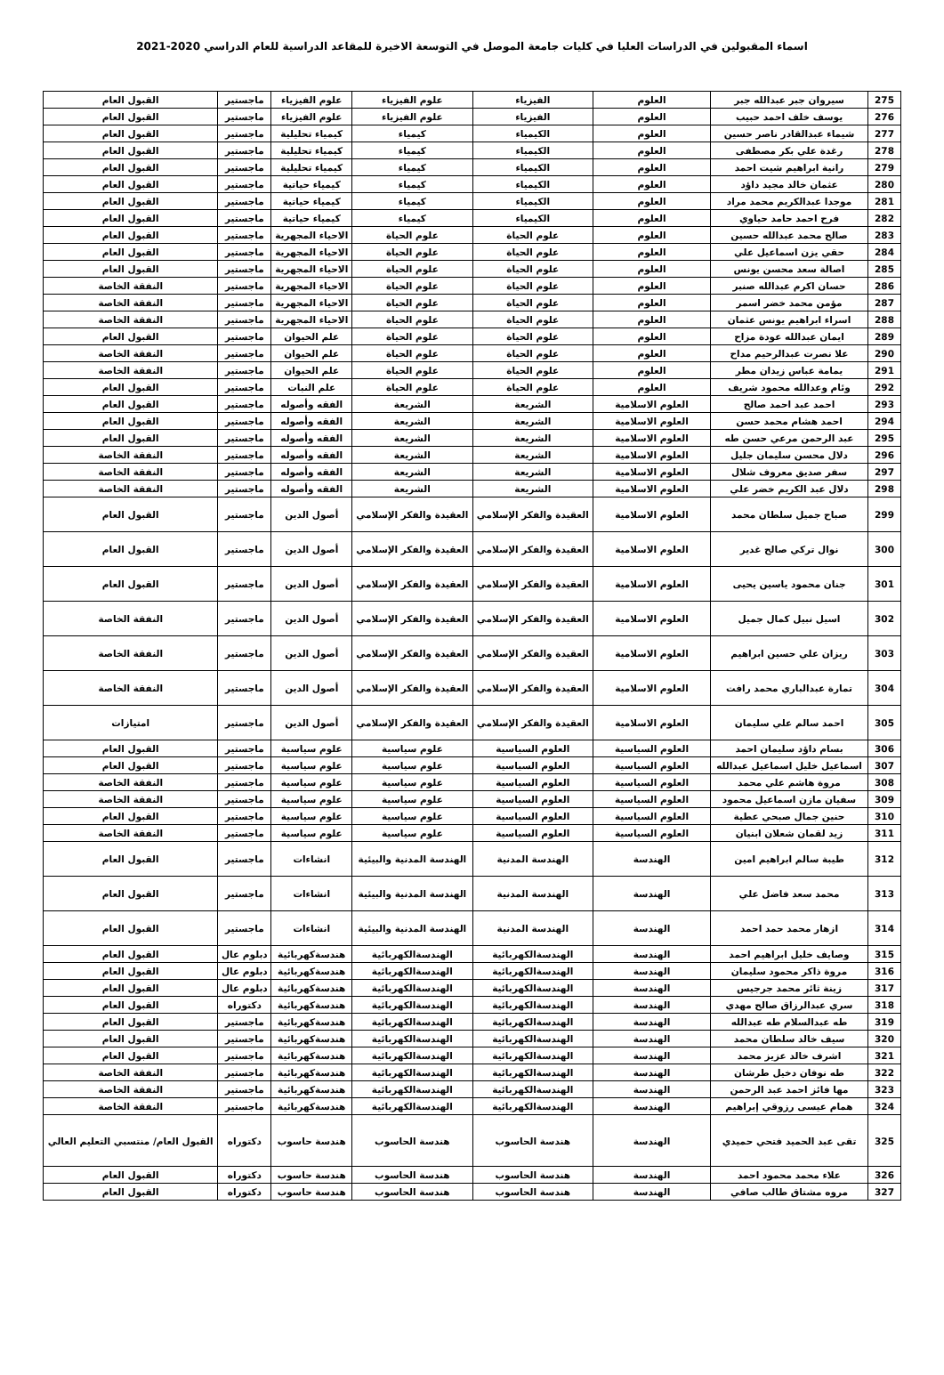اسماء المقبولين في الدراسات العليا في كليات جامعة الموصل في التوسعة الاخيرة للمقاعد الدراسية للعام الدراسي 2020-2021
| 275 | سيروان جبر عبدالله جبر | العلوم | الفيزياء | علوم الفيزياء | علوم الفيزياء | ماجستير | القبول العام |
| 276 | يوسف خلف احمد حبيب | العلوم | الفيزياء | علوم الفيزياء | علوم الفيزياء | ماجستير | القبول العام |
| 277 | شيماء عبدالقادر ناصر حسين | العلوم | الكيمياء | كيمياء | كيمياء تحليلية | ماجستير | القبول العام |
| 278 | رغدة علي بكر مصطفى | العلوم | الكيمياء | كيمياء | كيمياء تحليلية | ماجستير | القبول العام |
| 279 | رانية ابراهيم شيت احمد | العلوم | الكيمياء | كيمياء | كيمياء تحليلية | ماجستير | القبول العام |
| 280 | عثمان خالد مجيد داؤد | العلوم | الكيمياء | كيمياء | كيمياء حياتية | ماجستير | القبول العام |
| 281 | موجدا عبدالكريم محمد مراد | العلوم | الكيمياء | كيمياء | كيمياء حياتية | ماجستير | القبول العام |
| 282 | فرح احمد حامد حياوي | العلوم | الكيمياء | كيمياء | كيمياء حياتية | ماجستير | القبول العام |
| 283 | صالح محمد عبدالله حسين | العلوم | علوم الحياة | علوم الحياة | الاحياء المجهرية | ماجستير | القبول العام |
| 284 | حقي يزن اسماعيل علي | العلوم | علوم الحياة | علوم الحياة | الاحياء المجهرية | ماجستير | القبول العام |
| 285 | اصالة سعد محسن يونس | العلوم | علوم الحياة | علوم الحياة | الاحياء المجهرية | ماجستير | القبول العام |
| 286 | حسان اكرم عبدالله صنبر | العلوم | علوم الحياة | علوم الحياة | الاحياء المجهرية | ماجستير | النفقة الخاصة |
| 287 | مؤمن محمد خضر اسمر | العلوم | علوم الحياة | علوم الحياة | الاحياء المجهرية | ماجستير | النفقة الخاصة |
| 288 | اسراء ابراهيم يونس عثمان | العلوم | علوم الحياة | علوم الحياة | الاحياء المجهرية | ماجستير | النفقة الخاصة |
| 289 | ايمان عبدالله عودة مزاح | العلوم | علوم الحياة | علوم الحياة | علم الحيوان | ماجستير | القبول العام |
| 290 | علا نصرت عبدالرحيم مداح | العلوم | علوم الحياة | علوم الحياة | علم الحيوان | ماجستير | النفقة الخاصة |
| 291 | يمامة عباس زيدان مطر | العلوم | علوم الحياة | علوم الحياة | علم الحيوان | ماجستير | النفقة الخاصة |
| 292 | وئام وعدالله محمود شريف | العلوم | علوم الحياة | علوم الحياة | علم النبات | ماجستير | القبول العام |
| 293 | احمد عبد احمد صالح | العلوم الاسلامية | الشريعة | الشريعة | الفقه وأصوله | ماجستير | القبول العام |
| 294 | احمد هشام محمد حسن | العلوم الاسلامية | الشريعة | الشريعة | الفقه وأصوله | ماجستير | القبول العام |
| 295 | عبد الرحمن مرعي حسن طه | العلوم الاسلامية | الشريعة | الشريعة | الفقه وأصوله | ماجستير | القبول العام |
| 296 | دلال محسن سليمان جليل | العلوم الاسلامية | الشريعة | الشريعة | الفقه وأصوله | ماجستير | النفقة الخاصة |
| 297 | سفر صديق معروف شلال | العلوم الاسلامية | الشريعة | الشريعة | الفقه وأصوله | ماجستير | النفقة الخاصة |
| 298 | دلال عبد الكريم خضر علي | العلوم الاسلامية | الشريعة | الشريعة | الفقه وأصوله | ماجستير | النفقة الخاصة |
| 299 | صباح جميل سلطان محمد | العلوم الاسلامية | العقيدة والفكر الإسلامي | العقيدة والفكر الإسلامي | أصول الدين | ماجستير | القبول العام |
| 300 | نوال تركي صالح غدير | العلوم الاسلامية | العقيدة والفكر الإسلامي | العقيدة والفكر الإسلامي | أصول الدين | ماجستير | القبول العام |
| 301 | جنان محمود ياسين يحيى | العلوم الاسلامية | العقيدة والفكر الإسلامي | العقيدة والفكر الإسلامي | أصول الدين | ماجستير | القبول العام |
| 302 | اسيل نبيل كمال جميل | العلوم الاسلامية | العقيدة والفكر الإسلامي | العقيدة والفكر الإسلامي | أصول الدين | ماجستير | النفقة الخاصة |
| 303 | ريزان علي حسين ابراهيم | العلوم الاسلامية | العقيدة والفكر الإسلامي | العقيدة والفكر الإسلامي | أصول الدين | ماجستير | النفقة الخاصة |
| 304 | تمارة عبدالباري محمد رافت | العلوم الاسلامية | العقيدة والفكر الإسلامي | العقيدة والفكر الإسلامي | أصول الدين | ماجستير | النفقة الخاصة |
| 305 | احمد سالم علي سليمان | العلوم الاسلامية | العقيدة والفكر الإسلامي | العقيدة والفكر الإسلامي | أصول الدين | ماجستير | امتيازات |
| 306 | بسام داؤد سليمان احمد | العلوم السياسية | العلوم السياسية | علوم سياسية | علوم سياسية | ماجستير | القبول العام |
| 307 | اسماعيل خليل اسماعيل عبدالله | العلوم السياسية | العلوم السياسية | علوم سياسية | علوم سياسية | ماجستير | القبول العام |
| 308 | مروة هاشم علي محمد | العلوم السياسية | العلوم السياسية | علوم سياسية | علوم سياسية | ماجستير | النفقة الخاصة |
| 309 | سفيان مازن اسماعيل محمود | العلوم السياسية | العلوم السياسية | علوم سياسية | علوم سياسية | ماجستير | النفقة الخاصة |
| 310 | حنين جمال صبحي عطية | العلوم السياسية | العلوم السياسية | علوم سياسية | علوم سياسية | ماجستير | القبول العام |
| 311 | زيد لقمان شعلان ابنيان | العلوم السياسية | العلوم السياسية | علوم سياسية | علوم سياسية | ماجستير | النفقة الخاصة |
| 312 | طيبة سالم ابراهيم امين | الهندسة | الهندسة المدنية | الهندسة المدنية والبيئية | انشاءات | ماجستير | القبول العام |
| 313 | محمد سعد فاضل علي | الهندسة | الهندسة المدنية | الهندسة المدنية والبيئية | انشاءات | ماجستير | القبول العام |
| 314 | ازهار محمد حمد احمد | الهندسة | الهندسة المدنية | الهندسة المدنية والبيئية | انشاءات | ماجستير | القبول العام |
| 315 | وصايف خليل ابراهيم احمد | الهندسة | الهندسةالكهربائية | الهندسةالكهربائية | هندسةكهربائية | دبلوم عال | القبول العام |
| 316 | مروة ذاكر محمود سليمان | الهندسة | الهندسةالكهربائية | الهندسةالكهربائية | هندسةكهربائية | دبلوم عال | القبول العام |
| 317 | زينة ثائر محمد جرجيس | الهندسة | الهندسةالكهربائية | الهندسةالكهربائية | هندسةكهربائية | دبلوم عال | القبول العام |
| 318 | سري عبدالرزاق صالح مهدي | الهندسة | الهندسةالكهربائية | الهندسةالكهربائية | هندسةكهربائية | دكتوراه | القبول العام |
| 319 | طه عبدالسلام طه عبدالله | الهندسة | الهندسةالكهربائية | الهندسةالكهربائية | هندسةكهربائية | ماجستير | القبول العام |
| 320 | سيف خالد سلطان محمد | الهندسة | الهندسةالكهربائية | الهندسةالكهربائية | هندسةكهربائية | ماجستير | القبول العام |
| 321 | اشرف خالد عزيز محمد | الهندسة | الهندسةالكهربائية | الهندسةالكهربائية | هندسةكهربائية | ماجستير | القبول العام |
| 322 | طه نوفان دخيل طرشان | الهندسة | الهندسةالكهربائية | الهندسةالكهربائية | هندسةكهربائية | ماجستير | النفقة الخاصة |
| 323 | مها فائز احمد عبد الرحمن | الهندسة | الهندسةالكهربائية | الهندسةالكهربائية | هندسةكهربائية | ماجستير | النفقة الخاصة |
| 324 | همام عيسى رزوقي إبراهيم | الهندسة | الهندسةالكهربائية | الهندسةالكهربائية | هندسةكهربائية | ماجستير | النفقة الخاصة |
| 325 | تقى عبد الحميد فتحي حميدي | الهندسة | هندسة الحاسوب | هندسة الحاسوب | هندسة حاسوب | دكتوراه | القبول العام/ منتسبي التعليم العالي |
| 326 | علاء محمد محمود احمد | الهندسة | هندسة الحاسوب | هندسة الحاسوب | هندسة حاسوب | دكتوراه | القبول العام |
| 327 | مروه مشتاق طالب صافي | الهندسة | هندسة الحاسوب | هندسة الحاسوب | هندسة حاسوب | دكتوراه | القبول العام |